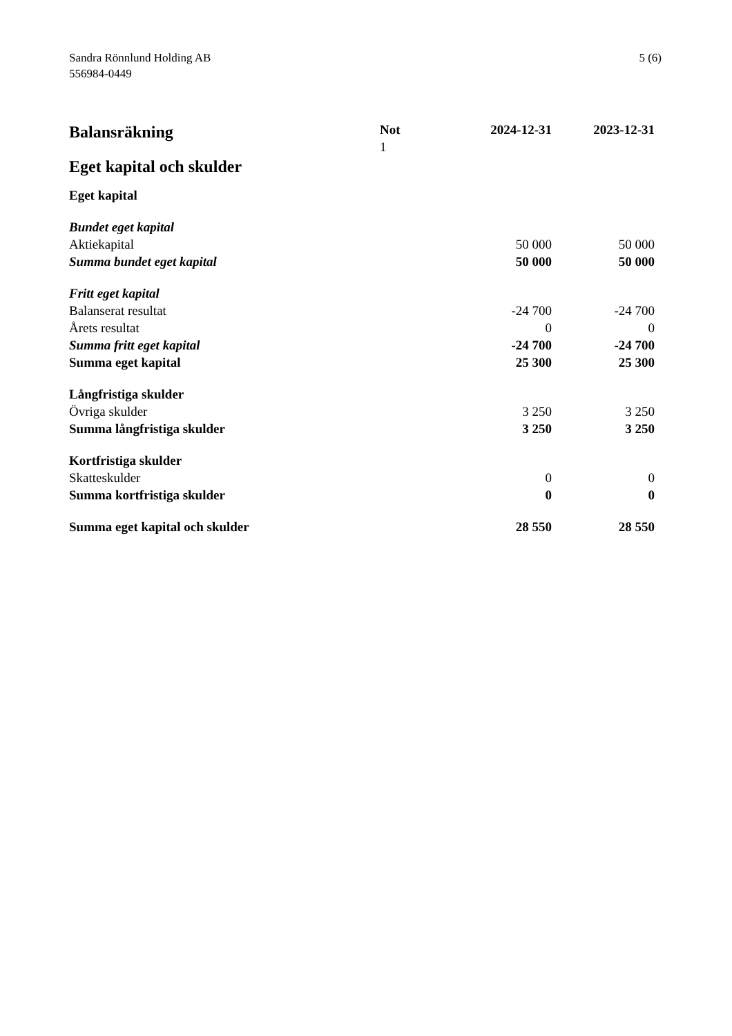Sandra Rönnlund Holding AB
556984-0449
5 (6)
| Balansräkning | Not 1 | 2024-12-31 | 2023-12-31 |
| --- | --- | --- | --- |
| Eget kapital och skulder | | | |
| Eget kapital | | | |
| Bundet eget kapital | | | |
| Aktiekapital | | 50 000 | 50 000 |
| Summa bundet eget kapital | | 50 000 | 50 000 |
| Fritt eget kapital | | | |
| Balanserat resultat | | -24 700 | -24 700 |
| Årets resultat | | 0 | 0 |
| Summa fritt eget kapital | | -24 700 | -24 700 |
| Summa eget kapital | | 25 300 | 25 300 |
| Långfristiga skulder | | | |
| Övriga skulder | | 3 250 | 3 250 |
| Summa långfristiga skulder | | 3 250 | 3 250 |
| Kortfristiga skulder | | | |
| Skatteskulder | | 0 | 0 |
| Summa kortfristiga skulder | | 0 | 0 |
| Summa eget kapital och skulder | | 28 550 | 28 550 |